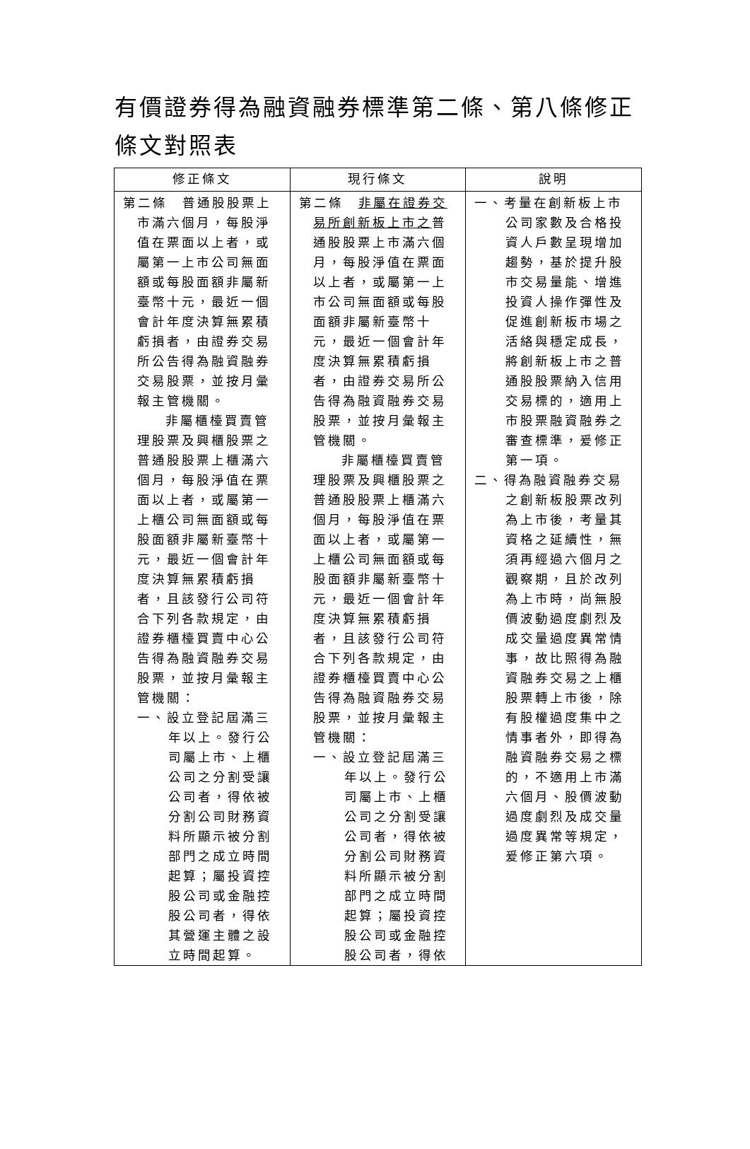有價證券得為融資融券標準第二條、第八條修正條文對照表
| 修正條文 | 現行條文 | 說明 |
| --- | --- | --- |
| 第二條 普通股股票上市滿六個月，每股淨值在票面以上者，或屬第一上市公司無面額或每股面額非屬新臺幣十元，最近一個會計年度決算無累積虧損者，由證券交易所公告得為融資融券交易股票，並按月彙報主管機關。 非屬櫃檯買賣管理股票及興櫃股票之普通股股票上櫃滿六個月，每股淨值在票面以上者，或屬第一上櫃公司無面額或每股面額非屬新臺幣十元，最近一個會計年度決算無累積虧損者，且該發行公司符合下列各款規定，由證券櫃檯買賣中心公告得為融資融券交易股票，並按月彙報主管機關： 一、設立登記屆滿三年以上。發行公司屬上市、上櫃公司之分割受讓公司者，得依被分割公司財務資料所顯示被分割部門之成立時間起算；屬投資控股公司或金融控股公司者，得依其營運主體之設立時間起算。 | 第二條 非屬在證券交易所創新板上市之 普通股股票上市滿六個月，每股淨值在票面以上者，或屬第一上市公司無面額或每股面額非屬新臺幣十元，最近一個會計年度決算無累積虧損者，由證券交易所公告得為融資融券交易股票，並按月彙報主管機關。 非屬櫃檯買賣管理股票及興櫃股票之普通股股票上櫃滿六個月，每股淨值在票面以上者，或屬第一上櫃公司無面額或每股面額非屬新臺幣十元，最近一個會計年度決算無累積虧損者，且該發行公司符合下列各款規定，由證券櫃檯買賣中心公告得為融資融券交易股票，並按月彙報主管機關： 一、設立登記屆滿三年以上。發行公司屬上市、上櫃公司之分割受讓公司者，得依被分割公司財務資料所顯示被分割部門之成立時間起算；屬投資控股公司或金融控股公司者，得依 | 一、考量在創新板上市公司家數及合格投資人戶數呈現增加趨勢，基於提升股市交易量能、增進投資人操作彈性及促進創新板市場之活絡與穩定成長，將創新板上市之普通股股票納入信用交易標的，適用上市股票融資融券之審查標準，爰修正第一項。 二、得為融資融券交易之創新板股票改列為上市後，考量其資格之延續性，無須再經過六個月之觀察期，且於改列為上市時，尚無股價波動過度劇烈及成交量過度異常情事，故比照得為融資融券交易之上櫃股票轉上市後，除有股權過度集中之情事者外，即得為融資融券交易之標的，不適用上市滿六個月、股價波動過度劇烈及成交量過度異常等規定，爰修正第六項。 |